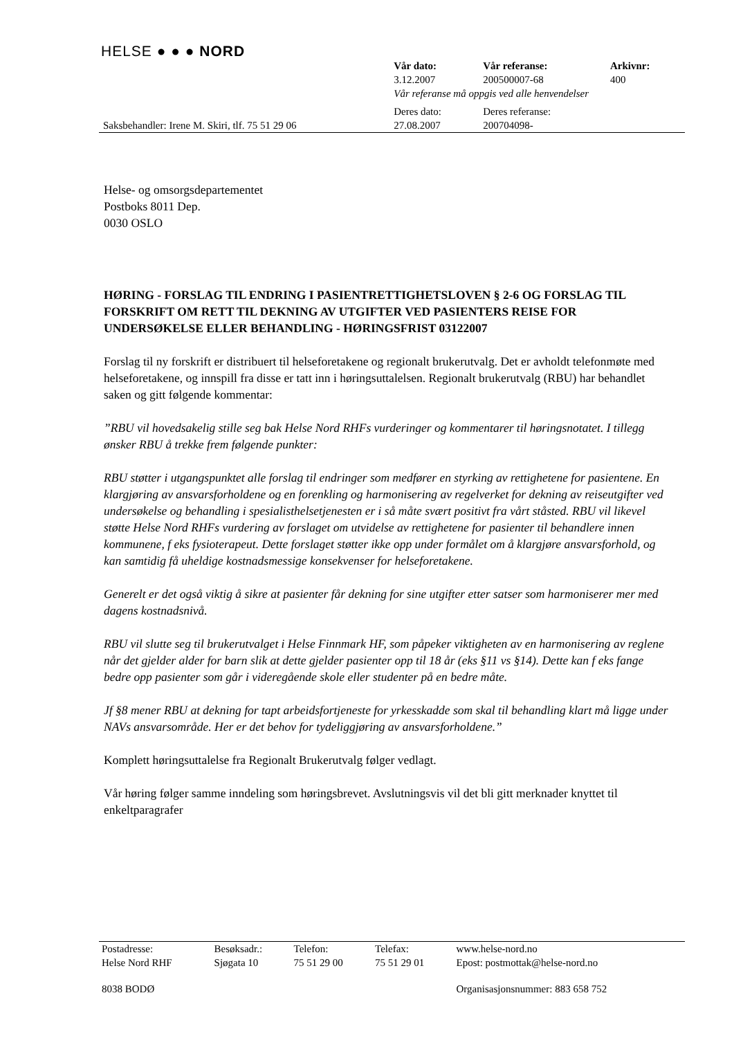HELSE ● ● ● NORD
| | Vår dato: | Vår referanse: | Arkivnr: |
| | 3.12.2007 | 200500007-68 | 400 |
| | Vår referanse må oppgis ved alle henvendelser | | |
| | Deres dato: | Deres referanse: | |
| Saksbehandler: Irene M. Skiri, tlf. 75 51 29 06 | 27.08.2007 | 200704098- | |
Helse- og omsorgsdepartementet
Postboks 8011 Dep.
0030 OSLO
HØRING - FORSLAG TIL ENDRING I PASIENTRETTIGHETSLOVEN § 2-6 OG FORSLAG TIL FORSKRIFT OM RETT TIL DEKNING AV UTGIFTER VED PASIENTERS REISE FOR UNDERSØKELSE ELLER BEHANDLING - HØRINGSFRIST 03122007
Forslag til ny forskrift er distribuert til helseforetakene og regionalt brukerutvalg. Det er avholdt telefonmøte med helseforetakene, og innspill fra disse er tatt inn i høringsuttalelsen. Regionalt brukerutvalg (RBU) har behandlet saken og gitt følgende kommentar:
”RBU vil hovedsakelig stille seg bak Helse Nord RHFs vurderinger og kommentarer til høringsnotatet. I tillegg ønsker RBU å trekke frem følgende punkter:
RBU støtter i utgangspunktet alle forslag til endringer som medfører en styrking av rettighetene for pasientene. En klargjøring av ansvarsforholdene og en forenkling og harmonisering av regelverket for dekning av reiseutgifter ved undersøkelse og behandling i spesialisthelsetjenesten er i så måte svært positivt fra vårt ståsted. RBU vil likevel støtte Helse Nord RHFs vurdering av forslaget om utvidelse av rettighetene for pasienter til behandlere innen kommunene, f eks fysioterapeut. Dette forslaget støtter ikke opp under formålet om å klargjøre ansvarsforhold, og kan samtidig få uheldige kostnadsmessige konsekvenser for helseforetakene.
Generelt er det også viktig å sikre at pasienter får dekning for sine utgifter etter satser som harmoniserer mer med dagens kostnadsnivå.
RBU vil slutte seg til brukerutvalget i Helse Finnmark HF, som påpeker viktigheten av en harmonisering av reglene når det gjelder alder for barn slik at dette gjelder pasienter opp til 18 år (eks §11 vs §14). Dette kan f eks fange bedre opp pasienter som går i videregående skole eller studenter på en bedre måte.
Jf §8 mener RBU at dekning for tapt arbeidsfortjeneste for yrkesskadde som skal til behandling klart må ligge under NAVs ansvarsområde. Her er det behov for tydeliggjøring av ansvarsforholdene.”
Komplett høringsuttalelse fra Regionalt Brukerutvalg følger vedlagt.
Vår høring følger samme inndeling som høringsbrevet. Avslutningsvis vil det bli gitt merknader knyttet til enkeltparagrafer
| Postadresse: | Besøksadr.: | Telefon: | Telefax: | www.helse-nord.no |
| Helse Nord RHF | Sjøgata 10 | 75 51 29 00 | 75 51 29 01 | Epost: postmottak@helse-nord.no |
| 8038 BODØ | | | | Organisasjonsnummer: 883 658 752 |